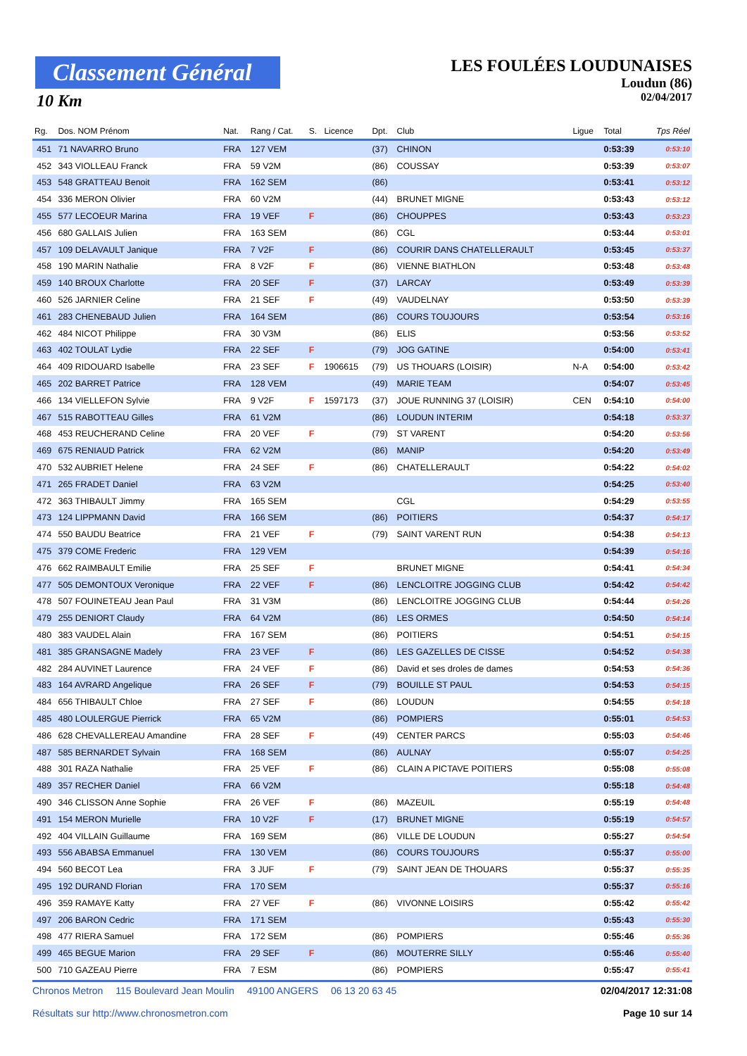Classement Général
10 Km
LES FOULÉES LOUDUNAISES
Loudun (86)
02/04/2017
| Rg. | Dos. NOM Prénom | Nat. | Rang / Cat. | S. | Licence | Dpt. | Club | Ligue | Total | Tps Réel |
| --- | --- | --- | --- | --- | --- | --- | --- | --- | --- | --- |
| 451 | 71 NAVARRO Bruno | FRA | 127 VEM | | | (37) | CHINON | | 0:53:39 | 0:53:10 |
| 452 | 343 VIOLLEAU Franck | FRA | 59 V2M | | | (86) | COUSSAY | | 0:53:39 | 0:53:07 |
| 453 | 548 GRATTEAU Benoit | FRA | 162 SEM | | | (86) | | | 0:53:41 | 0:53:12 |
| 454 | 336 MERON Olivier | FRA | 60 V2M | | | (44) | BRUNET MIGNE | | 0:53:43 | 0:53:12 |
| 455 | 577 LECOEUR Marina | FRA | 19 VEF | F | | (86) | CHOUPPES | | 0:53:43 | 0:53:23 |
| 456 | 680 GALLAIS Julien | FRA | 163 SEM | | | (86) | CGL | | 0:53:44 | 0:53:01 |
| 457 | 109 DELAVAULT Janique | FRA | 7 V2F | F | | (86) | COURIR DANS CHATELLERAULT | | 0:53:45 | 0:53:37 |
| 458 | 190 MARIN Nathalie | FRA | 8 V2F | F | | (86) | VIENNE BIATHLON | | 0:53:48 | 0:53:48 |
| 459 | 140 BROUX Charlotte | FRA | 20 SEF | F | | (37) | LARCAY | | 0:53:49 | 0:53:39 |
| 460 | 526 JARNIER Celine | FRA | 21 SEF | F | | (49) | VAUDELNAY | | 0:53:50 | 0:53:39 |
| 461 | 283 CHENEBAUD Julien | FRA | 164 SEM | | | (86) | COURS TOUJOURS | | 0:53:54 | 0:53:16 |
| 462 | 484 NICOT Philippe | FRA | 30 V3M | | | (86) | ELIS | | 0:53:56 | 0:53:52 |
| 463 | 402 TOULAT Lydie | FRA | 22 SEF | F | | (79) | JOG GATINE | | 0:54:00 | 0:53:41 |
| 464 | 409 RIDOUARD Isabelle | FRA | 23 SEF | F | 1906615 | (79) | US THOUARS (LOISIR) | N-A | 0:54:00 | 0:53:42 |
| 465 | 202 BARRET Patrice | FRA | 128 VEM | | | (49) | MARIE TEAM | | 0:54:07 | 0:53:45 |
| 466 | 134 VIELLEFON Sylvie | FRA | 9 V2F | F | 1597173 | (37) | JOUE RUNNING 37 (LOISIR) | CEN | 0:54:10 | 0:54:00 |
| 467 | 515 RABOTTEAU Gilles | FRA | 61 V2M | | | (86) | LOUDUN INTERIM | | 0:54:18 | 0:53:37 |
| 468 | 453 REUCHERAND Celine | FRA | 20 VEF | F | | (79) | ST VARENT | | 0:54:20 | 0:53:56 |
| 469 | 675 RENIAUD Patrick | FRA | 62 V2M | | | (86) | MANIP | | 0:54:20 | 0:53:49 |
| 470 | 532 AUBRIET Helene | FRA | 24 SEF | F | | (86) | CHATELLERAULT | | 0:54:22 | 0:54:02 |
| 471 | 265 FRADET Daniel | FRA | 63 V2M | | | | | | 0:54:25 | 0:53:40 |
| 472 | 363 THIBAULT Jimmy | FRA | 165 SEM | | | | CGL | | 0:54:29 | 0:53:55 |
| 473 | 124 LIPPMANN David | FRA | 166 SEM | | | (86) | POITIERS | | 0:54:37 | 0:54:17 |
| 474 | 550 BAUDU Beatrice | FRA | 21 VEF | F | | (79) | SAINT VARENT RUN | | 0:54:38 | 0:54:13 |
| 475 | 379 COME Frederic | FRA | 129 VEM | | | | | | 0:54:39 | 0:54:16 |
| 476 | 662 RAIMBAULT Emilie | FRA | 25 SEF | F | | | BRUNET MIGNE | | 0:54:41 | 0:54:34 |
| 477 | 505 DEMONTOUX Veronique | FRA | 22 VEF | F | | (86) | LENCLOITRE JOGGING CLUB | | 0:54:42 | 0:54:42 |
| 478 | 507 FOUINETEAU Jean Paul | FRA | 31 V3M | | | (86) | LENCLOITRE JOGGING CLUB | | 0:54:44 | 0:54:26 |
| 479 | 255 DENIORT Claudy | FRA | 64 V2M | | | (86) | LES ORMES | | 0:54:50 | 0:54:14 |
| 480 | 383 VAUDEL Alain | FRA | 167 SEM | | | (86) | POITIERS | | 0:54:51 | 0:54:15 |
| 481 | 385 GRANSAGNE Madely | FRA | 23 VEF | F | | (86) | LES GAZELLES DE CISSE | | 0:54:52 | 0:54:38 |
| 482 | 284 AUVINET Laurence | FRA | 24 VEF | F | | (86) | David et ses droles de dames | | 0:54:53 | 0:54:36 |
| 483 | 164 AVRARD Angelique | FRA | 26 SEF | F | | (79) | BOUILLE ST PAUL | | 0:54:53 | 0:54:15 |
| 484 | 656 THIBAULT Chloe | FRA | 27 SEF | F | | (86) | LOUDUN | | 0:54:55 | 0:54:18 |
| 485 | 480 LOULERGUE Pierrick | FRA | 65 V2M | | | (86) | POMPIERS | | 0:55:01 | 0:54:53 |
| 486 | 628 CHEVALLEREAU Amandine | FRA | 28 SEF | F | | (49) | CENTER PARCS | | 0:55:03 | 0:54:46 |
| 487 | 585 BERNARDET Sylvain | FRA | 168 SEM | | | (86) | AULNAY | | 0:55:07 | 0:54:25 |
| 488 | 301 RAZA Nathalie | FRA | 25 VEF | F | | (86) | CLAIN A PICTAVE POITIERS | | 0:55:08 | 0:55:08 |
| 489 | 357 RECHER Daniel | FRA | 66 V2M | | | | | | 0:55:18 | 0:54:48 |
| 490 | 346 CLISSON Anne Sophie | FRA | 26 VEF | F | | (86) | MAZEUIL | | 0:55:19 | 0:54:48 |
| 491 | 154 MERON Murielle | FRA | 10 V2F | F | | (17) | BRUNET MIGNE | | 0:55:19 | 0:54:57 |
| 492 | 404 VILLAIN Guillaume | FRA | 169 SEM | | | (86) | VILLE DE LOUDUN | | 0:55:27 | 0:54:54 |
| 493 | 556 ABABSA Emmanuel | FRA | 130 VEM | | | (86) | COURS TOUJOURS | | 0:55:37 | 0:55:00 |
| 494 | 560 BECOT Lea | FRA | 3 JUF | F | | (79) | SAINT JEAN DE THOUARS | | 0:55:37 | 0:55:35 |
| 495 | 192 DURAND Florian | FRA | 170 SEM | | | | | | 0:55:37 | 0:55:16 |
| 496 | 359 RAMAYE Katty | FRA | 27 VEF | F | | (86) | VIVONNE LOISIRS | | 0:55:42 | 0:55:42 |
| 497 | 206 BARON Cedric | FRA | 171 SEM | | | | | | 0:55:43 | 0:55:30 |
| 498 | 477 RIERA Samuel | FRA | 172 SEM | | | (86) | POMPIERS | | 0:55:46 | 0:55:36 |
| 499 | 465 BEGUE Marion | FRA | 29 SEF | F | | (86) | MOUTERRE SILLY | | 0:55:46 | 0:55:40 |
| 500 | 710 GAZEAU Pierre | FRA | 7 ESM | | | (86) | POMPIERS | | 0:55:47 | 0:55:41 |
Chronos Metron 115 Boulevard Jean Moulin 49100 ANGERS 06 13 20 63 45
Résultats sur http://www.chronosmetron.com
02/04/2017 12:31:08
Page 10 sur 14